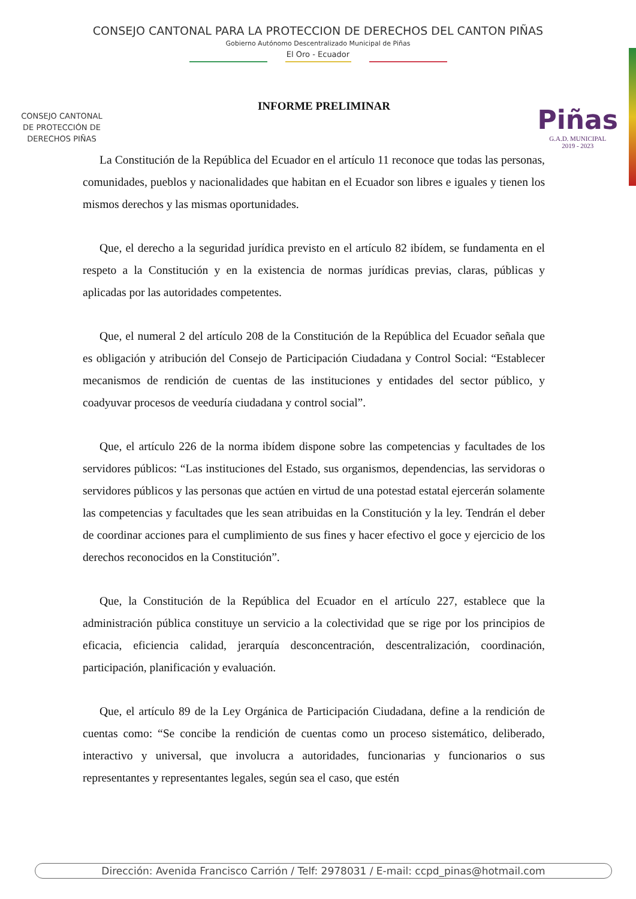CONSEJO CANTONAL PARA LA PROTECCION DE DERECHOS DEL CANTON PIÑAS
Gobierno Autónomo Descentralizado Municipal de Piñas
El Oro - Ecuador
CONSEJO CANTONAL
DE PROTECCIÓN DE
DERECHOS PIÑAS
Piñas
G.A.D. MUNICIPAL
2019 - 2023
INFORME PRELIMINAR
La Constitución de la República del Ecuador en el artículo 11 reconoce que todas las personas, comunidades, pueblos y nacionalidades que habitan en el Ecuador son libres e iguales y tienen los mismos derechos y las mismas oportunidades.
Que, el derecho a la seguridad jurídica previsto en el artículo 82 ibídem, se fundamenta en el respeto a la Constitución y en la existencia de normas jurídicas previas, claras, públicas y aplicadas por las autoridades competentes.
Que, el numeral 2 del artículo 208 de la Constitución de la República del Ecuador señala que es obligación y atribución del Consejo de Participación Ciudadana y Control Social: “Establecer mecanismos de rendición de cuentas de las instituciones y entidades del sector público, y coadyuvar procesos de veeduría ciudadana y control social”.
Que, el artículo 226 de la norma ibídem dispone sobre las competencias y facultades de los servidores públicos: “Las instituciones del Estado, sus organismos, dependencias, las servidoras o servidores públicos y las personas que actúen en virtud de una potestad estatal ejercerán solamente las competencias y facultades que les sean atribuidas en la Constitución y la ley. Tendrán el deber de coordinar acciones para el cumplimiento de sus fines y hacer efectivo el goce y ejercicio de los derechos reconocidos en la Constitución”.
Que, la Constitución de la República del Ecuador en el artículo 227, establece que la administración pública constituye un servicio a la colectividad que se rige por los principios de eficacia, eficiencia calidad, jerarquía desconcentración, descentralización, coordinación, participación, planificación y evaluación.
Que, el artículo 89 de la Ley Orgánica de Participación Ciudadana, define a la rendición de cuentas como: “Se concibe la rendición de cuentas como un proceso sistemático, deliberado, interactivo y universal, que involucra a autoridades, funcionarias y funcionarios o sus representantes y representantes legales, según sea el caso, que estén
Dirección: Avenida Francisco Carrión / Telf: 2978031 / E-mail: ccpd_pinas@hotmail.com